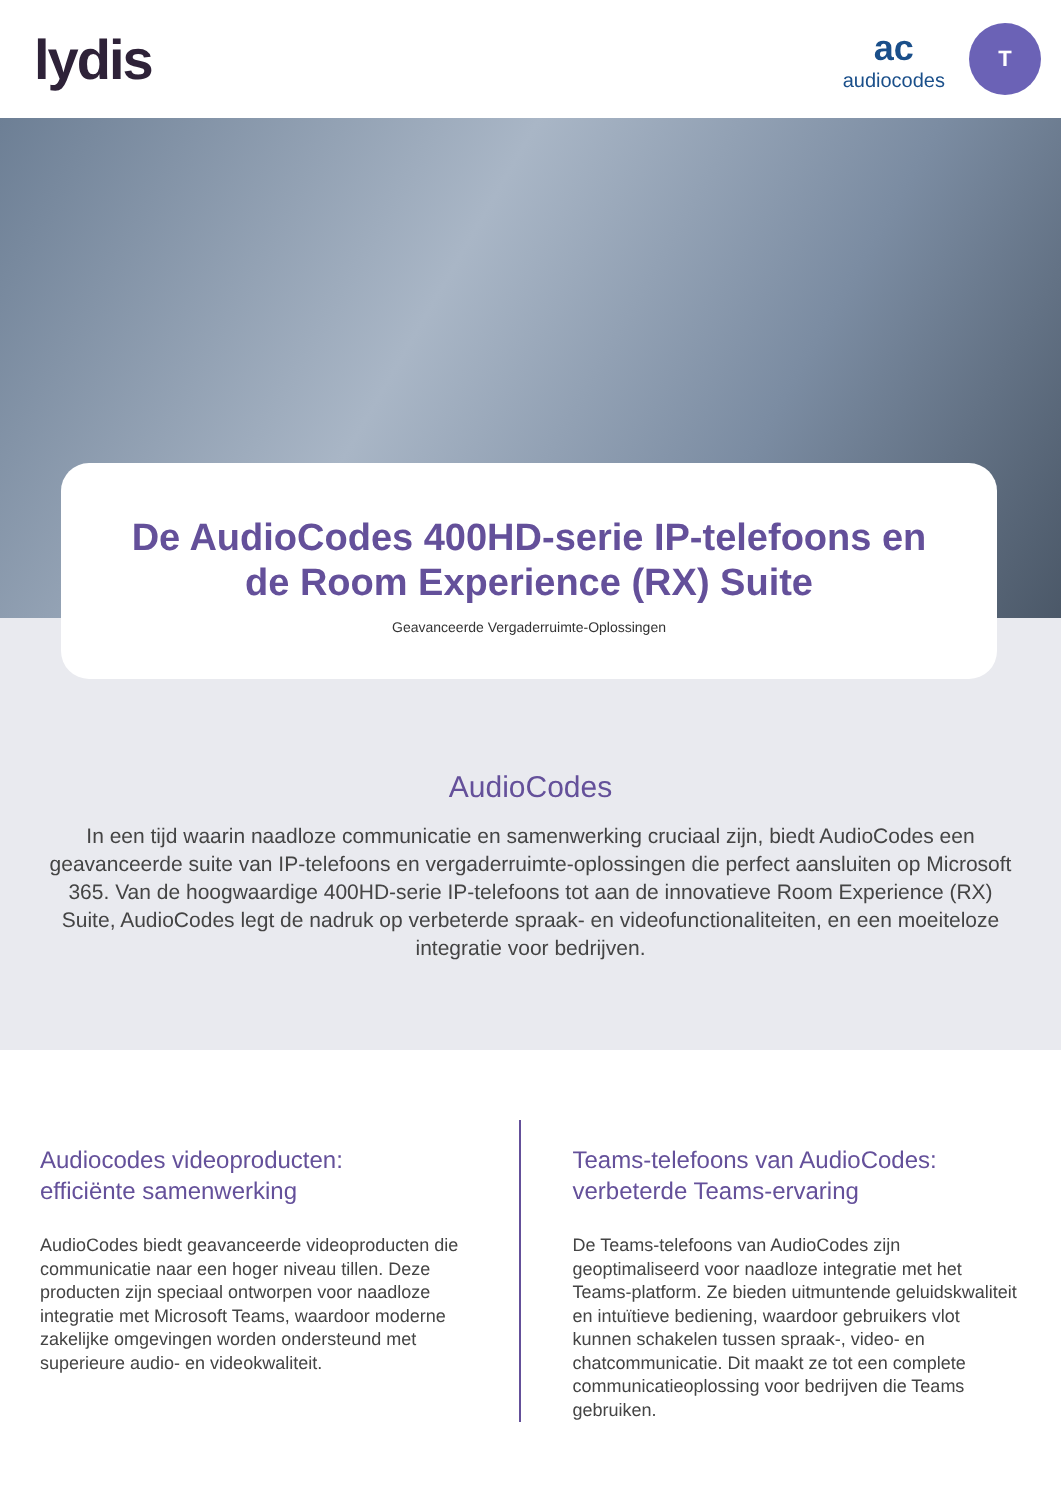lydis
ac
audiocodes
T
De AudioCodes 400HD-serie IP-telefoons en
de Room Experience (RX) Suite
Geavanceerde Vergaderruimte-Oplossingen
AudioCodes
In een tijd waarin naadloze communicatie en samenwerking cruciaal zijn, biedt AudioCodes een geavanceerde suite van IP-telefoons en vergaderruimte-oplossingen die perfect aansluiten op Microsoft 365. Van de hoogwaardige 400HD-serie IP-telefoons tot aan de innovatieve Room Experience (RX) Suite, AudioCodes legt de nadruk op verbeterde spraak- en videofunctionaliteiten, en een moeiteloze integratie voor bedrijven.
Audiocodes videoproducten:
efficiënte samenwerking
AudioCodes biedt geavanceerde videoproducten die communicatie naar een hoger niveau tillen. Deze producten zijn speciaal ontworpen voor naadloze integratie met Microsoft Teams, waardoor moderne zakelijke omgevingen worden ondersteund met superieure audio- en videokwaliteit.
Teams-telefoons van AudioCodes:
verbeterde Teams-ervaring
De Teams-telefoons van AudioCodes zijn geoptimaliseerd voor naadloze integratie met het Teams-platform. Ze bieden uitmuntende geluidskwaliteit en intuïtieve bediening, waardoor gebruikers vlot kunnen schakelen tussen spraak-, video- en chatcommunicatie. Dit maakt ze tot een complete communicatieoplossing voor bedrijven die Teams gebruiken.